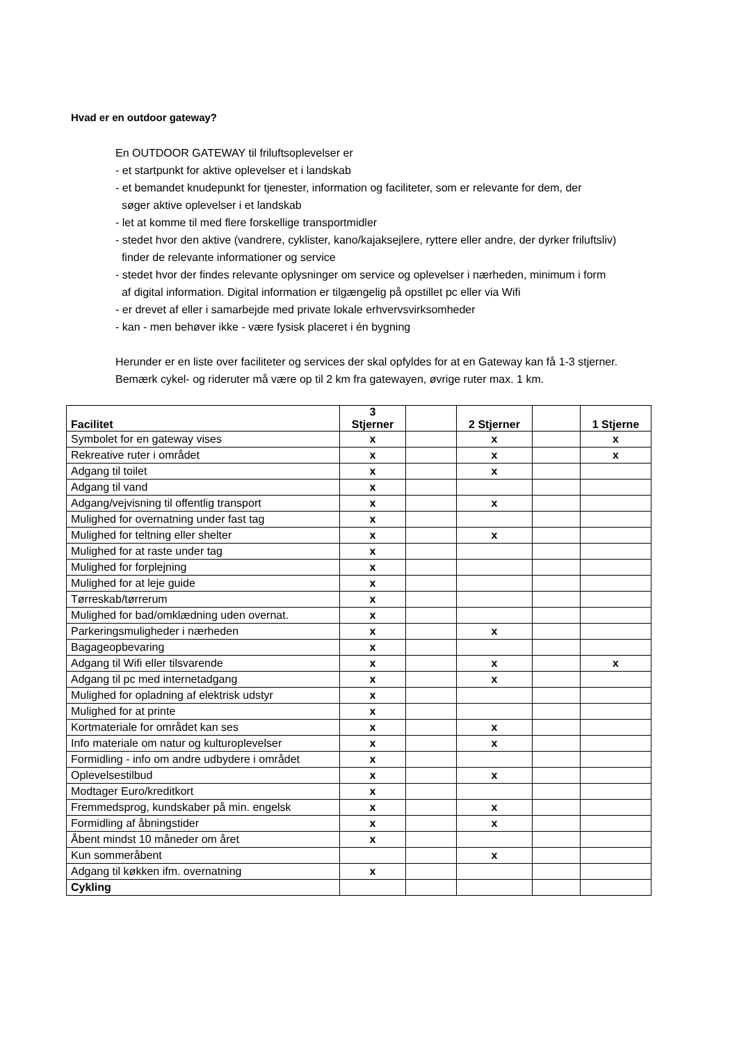Hvad er en outdoor gateway?
En OUTDOOR GATEWAY til friluftsoplevelser er
- et startpunkt for aktive oplevelser et i landskab
- et bemandet knudepunkt for tjenester, information og faciliteter, som er relevante for dem, der
søger aktive oplevelser i et landskab
- let at komme til med flere forskellige transportmidler
- stedet hvor den aktive (vandrere, cyklister, kano/kajaksejlere, ryttere eller andre, der dyrker friluftsliv)
finder de relevante informationer og service
- stedet hvor der findes relevante oplysninger om service og oplevelser i nærheden, minimum i form
af digital information. Digital information er tilgængelig på opstillet pc eller via Wifi
- er drevet af eller i samarbejde med private lokale erhvervsvirksomheder
- kan - men behøver ikke - være fysisk placeret i én bygning
Herunder er en liste over faciliteter og services der skal opfyldes for at en Gateway kan få 1-3 stjerner.
Bemærk cykel- og rideruter må være op til 2 km fra gatewayen, øvrige ruter max. 1 km.
| Facilitet | 3 Stjerner | | 2 Stjerner | | 1 Stjerne |
| --- | --- | --- | --- | --- | --- |
| Symbolet for en gateway vises | x | | x | | x |
| Rekreative ruter i området | x | | x | | x |
| Adgang til toilet | x | | x | | |
| Adgang til vand | x | | | | |
| Adgang/vejvisning til offentlig transport | x | | x | | |
| Mulighed for overnatning under fast tag | x | | | | |
| Mulighed for teltning eller shelter | x | | x | | |
| Mulighed for at raste under tag | x | | | | |
| Mulighed for forplejning | x | | | | |
| Mulighed for at leje guide | x | | | | |
| Tørreskab/tørrerum | x | | | | |
| Mulighed for bad/omklædning uden overnat. | x | | | | |
| Parkeringsmuligheder i nærheden | x | | x | | |
| Bagageopbevaring | x | | | | |
| Adgang til Wifi eller tilsvarende | x | | x | | x |
| Adgang til pc med internetadgang | x | | x | | |
| Mulighed for opladning af elektrisk udstyr | x | | | | |
| Mulighed for at printe | x | | | | |
| Kortmateriale for området kan ses | x | | x | | |
| Info materiale om natur og kulturoplevelser | x | | x | | |
| Formidling - info om andre udbydere i området | x | | | | |
| Oplevelsestilbud | x | | x | | |
| Modtager Euro/kreditkort | x | | | | |
| Fremmedsprog, kundskaber på min. engelsk | x | | x | | |
| Formidling af åbningstider | x | | x | | |
| Åbent mindst 10 måneder om året | x | | | | |
| Kun sommeråbent | | | x | | |
| Adgang til køkken ifm. overnatning | x | | | | |
| Cykling | | | | | |